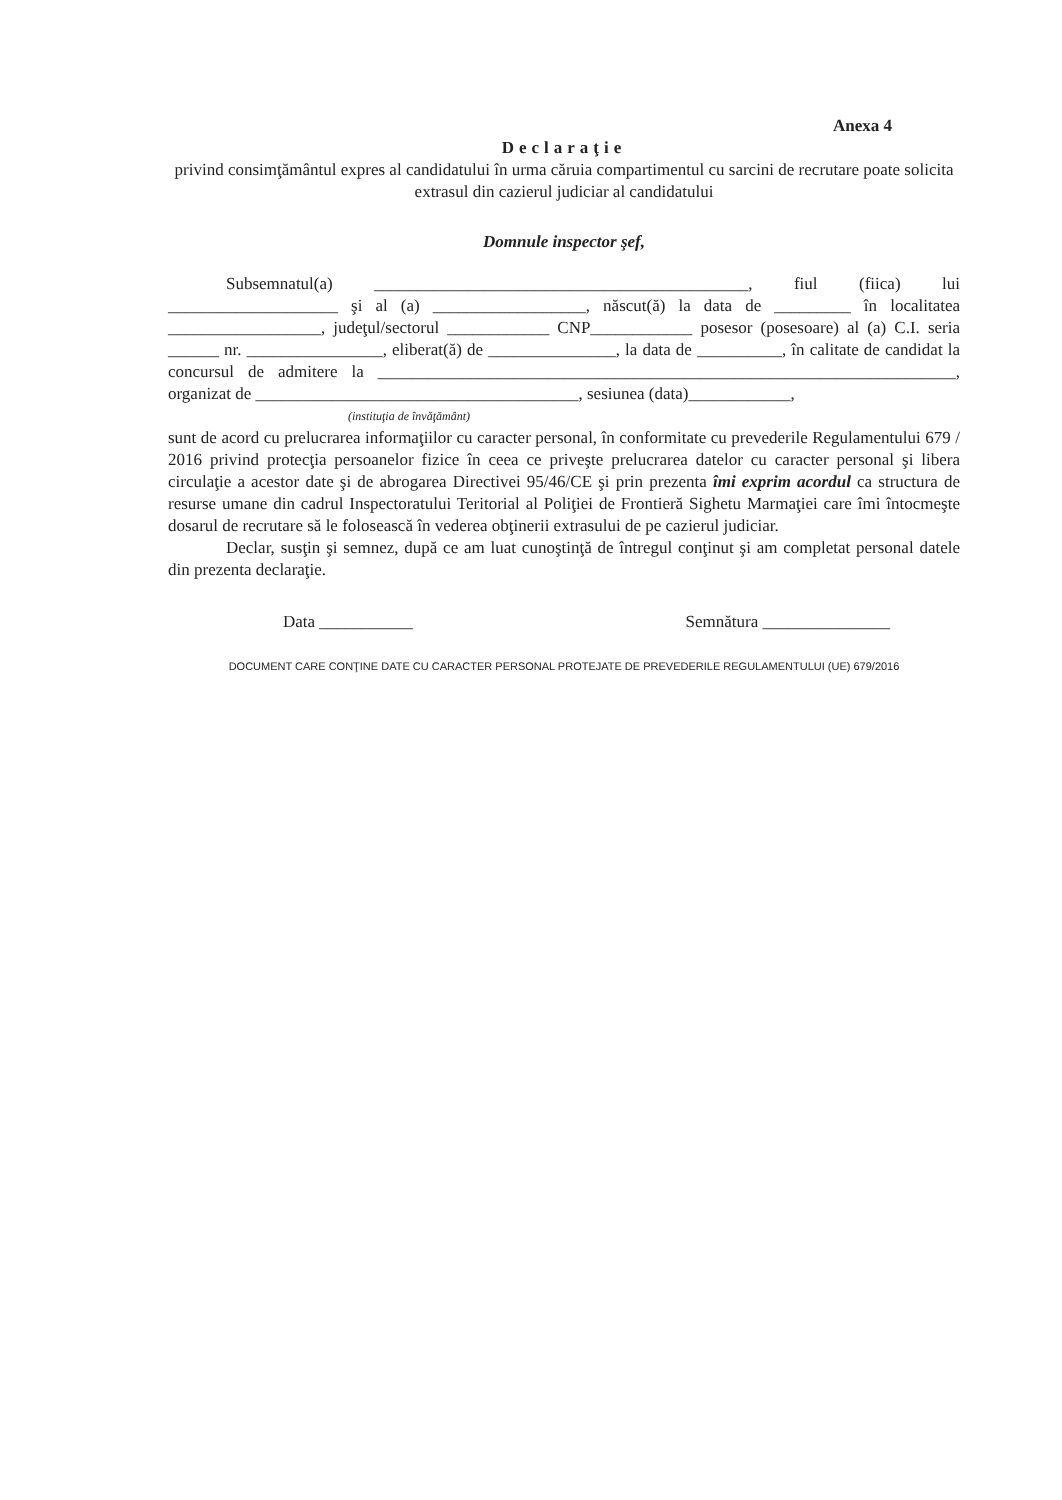Anexa 4
Declaraţie
privind consimţământul expres al candidatului în urma căruia compartimentul cu sarcini de recrutare poate solicita extrasul din cazierul judiciar al candidatului
Domnule inspector şef,
Subsemnatul(a) ____________________________________________, fiul (fiica) lui ____________________ şi al (a) __________________, născut(ă) la data de _________ în localitatea __________________, judeţul/sectorul ____________ CNP____________ posesor (posesoare) al (a) C.I. seria ______ nr. ________________, eliberat(ă) de _______________, la data de __________, în calitate de candidat la concursul de admitere la ____________________________________________________________________, organizat de ______________________________________, sesiunea (data)____________,
(instituţia de învăţământ)
sunt de acord cu prelucrarea informaţiilor cu caracter personal, în conformitate cu prevederile Regulamentului 679 / 2016 privind protecţia persoanelor fizice în ceea ce priveşte prelucrarea datelor cu caracter personal şi libera circulaţie a acestor date şi de abrogarea Directivei 95/46/CE şi prin prezenta îmi exprim acordul ca structura de resurse umane din cadrul Inspectoratului Teritorial al Poliţiei de Frontieră Sighetu Marmaţiei care îmi întocmeşte dosarul de recrutare să le folosească în vederea obţinerii extrasului de pe cazierul judiciar.
Declar, susţin şi semnez, după ce am luat cunoştinţă de întregul conţinut şi am completat personal datele din prezenta declaraţie.
Data ___________ Semnătura _______________
DOCUMENT CARE CONŢINE DATE CU CARACTER PERSONAL PROTEJATE DE PREVEDERILE REGULAMENTULUI (UE) 679/2016